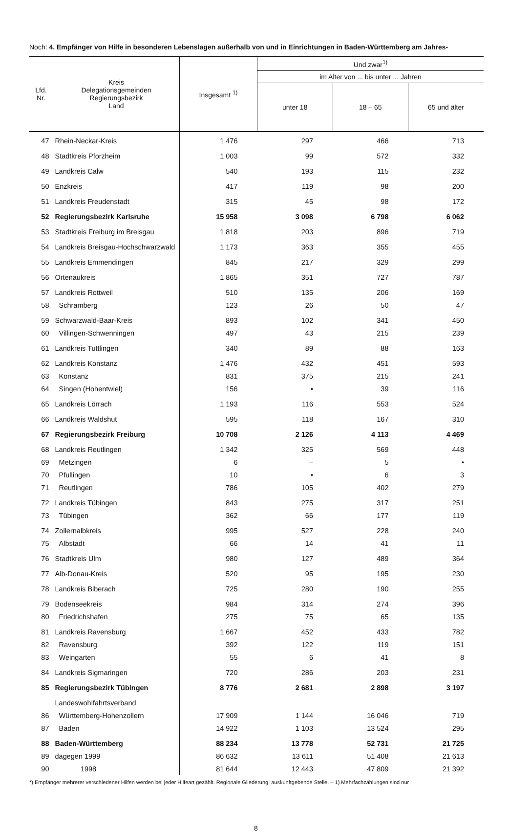Noch: 4. Empfänger von Hilfe in besonderen Lebenslagen außerhalb von und in Einrichtungen in Baden-Württemberg am Jahres-
| Lfd. Nr. | Kreis Delegationsgemeinden Regierungsbezirk Land | Insgesamt <sup>1)</sup> | Und zwar<sup>1)</sup> | | |
| --- | --- | --- | --- | --- | --- |
| | | | im Alter von ... bis unter ... Jahren | | |
| | | | unter 18 | 18 – 65 | 65 und älter |
| 47 | Rhein-Neckar-Kreis | 1 476 | 297 | 466 | 713 |
| 48 | Stadtkreis Pforzheim | 1 003 | 99 | 572 | 332 |
| 49 | Landkreis Calw | 540 | 193 | 115 | 232 |
| 50 | Enzkreis | 417 | 119 | 98 | 200 |
| 51 | Landkreis Freudenstadt | 315 | 45 | 98 | 172 |
| 52 | Regierungsbezirk Karlsruhe | 15 958 | 3 098 | 6 798 | 6 062 |
| 53 | Stadtkreis Freiburg im Breisgau | 1 818 | 203 | 896 | 719 |
| 54 | Landkreis Breisgau-Hochschwarzwald | 1 173 | 363 | 355 | 455 |
| 55 | Landkreis Emmendingen | 845 | 217 | 329 | 299 |
| 56 | Ortenaukreis | 1 865 | 351 | 727 | 787 |
| 57 | Landkreis Rottweil | 510 | 135 | 206 | 169 |
| 58 | Schramberg | 123 | 26 | 50 | 47 |
| 59 | Schwarzwald-Baar-Kreis | 893 | 102 | 341 | 450 |
| 60 | Villingen-Schwenningen | 497 | 43 | 215 | 239 |
| 61 | Landkreis Tuttlingen | 340 | 89 | 88 | 163 |
| 62 | Landkreis Konstanz | 1 476 | 432 | 451 | 593 |
| 63 | Konstanz | 831 | 375 | 215 | 241 |
| 64 | Singen (Hohentwiel) | 156 | • | 39 | 116 |
| 65 | Landkreis Lörrach | 1 193 | 116 | 553 | 524 |
| 66 | Landkreis Waldshut | 595 | 118 | 167 | 310 |
| 67 | Regierungsbezirk Freiburg | 10 708 | 2 126 | 4 113 | 4 469 |
| 68 | Landkreis Reutlingen | 1 342 | 325 | 569 | 448 |
| 69 | Metzingen | 6 | – | 5 | • |
| 70 | Pfullingen | 10 | • | 6 | 3 |
| 71 | Reutlingen | 786 | 105 | 402 | 279 |
| 72 | Landkreis Tübingen | 843 | 275 | 317 | 251 |
| 73 | Tübingen | 362 | 66 | 177 | 119 |
| 74 | Zollernalbkreis | 995 | 527 | 228 | 240 |
| 75 | Albstadt | 66 | 14 | 41 | 11 |
| 76 | Stadtkreis Ulm | 980 | 127 | 489 | 364 |
| 77 | Alb-Donau-Kreis | 520 | 95 | 195 | 230 |
| 78 | Landkreis Biberach | 725 | 280 | 190 | 255 |
| 79 | Bodenseekreis | 984 | 314 | 274 | 396 |
| 80 | Friedrichshafen | 275 | 75 | 65 | 135 |
| 81 | Landkreis Ravensburg | 1 667 | 452 | 433 | 782 |
| 82 | Ravensburg | 392 | 122 | 119 | 151 |
| 83 | Weingarten | 55 | 6 | 41 | 8 |
| 84 | Landkreis Sigmaringen | 720 | 286 | 203 | 231 |
| 85 | Regierungsbezirk Tübingen | 8 776 | 2 681 | 2 898 | 3 197 |
| | Landeswohlfahrtsverband | | | | |
| 86 | Württemberg-Hohenzollern | 17 909 | 1 144 | 16 046 | 719 |
| 87 | Baden | 14 922 | 1 103 | 13 524 | 295 |
| 88 | Baden-Württemberg | 88 234 | 13 778 | 52 731 | 21 725 |
| 89 | dagegen 1999 | 86 632 | 13 611 | 51 408 | 21 613 |
| 90 | 1998 | 81 644 | 12 443 | 47 809 | 21 392 |
*) Empfänger mehrerer verschiedener Hilfen werden bei jeder Hilfeart gezählt. Regionale Gliederung: auskunftgebende Stelle. – 1) Mehrfachzählungen sind nur
8